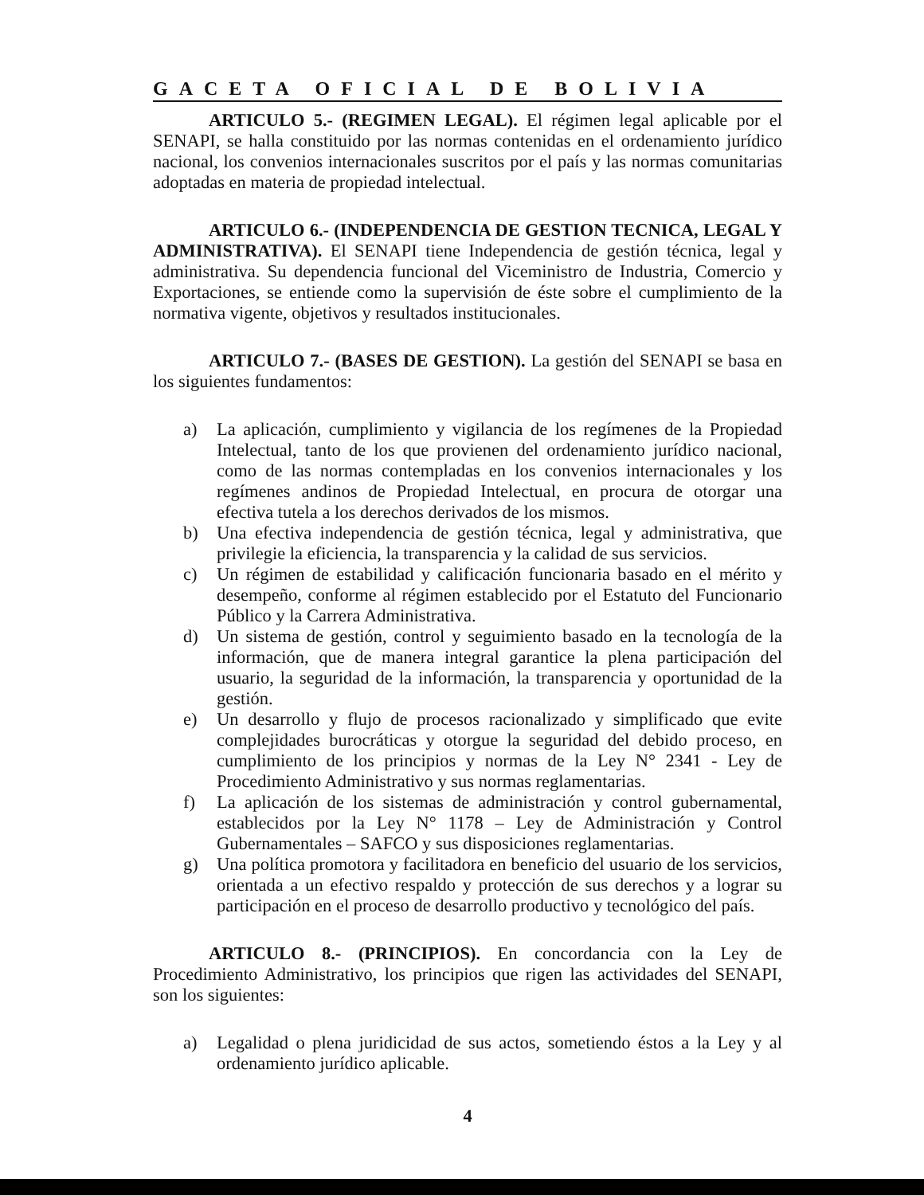GACETA OFICIAL DE BOLIVIA
ARTICULO 5.- (REGIMEN LEGAL). El régimen legal aplicable por el SENAPI, se halla constituido por las normas contenidas en el ordenamiento jurídico nacional, los convenios internacionales suscritos por el país y las normas comunitarias adoptadas en materia de propiedad intelectual.
ARTICULO 6.- (INDEPENDENCIA DE GESTION TECNICA, LEGAL Y ADMINISTRATIVA). El SENAPI tiene Independencia de gestión técnica, legal y administrativa. Su dependencia funcional del Viceministro de Industria, Comercio y Exportaciones, se entiende como la supervisión de éste sobre el cumplimiento de la normativa vigente, objetivos y resultados institucionales.
ARTICULO 7.- (BASES DE GESTION). La gestión del SENAPI se basa en los siguientes fundamentos:
a) La aplicación, cumplimiento y vigilancia de los regímenes de la Propiedad Intelectual, tanto de los que provienen del ordenamiento jurídico nacional, como de las normas contempladas en los convenios internacionales y los regímenes andinos de Propiedad Intelectual, en procura de otorgar una efectiva tutela a los derechos derivados de los mismos.
b) Una efectiva independencia de gestión técnica, legal y administrativa, que privilegie la eficiencia, la transparencia y la calidad de sus servicios.
c) Un régimen de estabilidad y calificación funcionaria basado en el mérito y desempeño, conforme al régimen establecido por el Estatuto del Funcionario Público y la Carrera Administrativa.
d) Un sistema de gestión, control y seguimiento basado en la tecnología de la información, que de manera integral garantice la plena participación del usuario, la seguridad de la información, la transparencia y oportunidad de la gestión.
e) Un desarrollo y flujo de procesos racionalizado y simplificado que evite complejidades burocráticas y otorgue la seguridad del debido proceso, en cumplimiento de los principios y normas de la Ley N° 2341 - Ley de Procedimiento Administrativo y sus normas reglamentarias.
f) La aplicación de los sistemas de administración y control gubernamental, establecidos por la Ley N° 1178 – Ley de Administración y Control Gubernamentales – SAFCO y sus disposiciones reglamentarias.
g) Una política promotora y facilitadora en beneficio del usuario de los servicios, orientada a un efectivo respaldo y protección de sus derechos y a lograr su participación en el proceso de desarrollo productivo y tecnológico del país.
ARTICULO 8.- (PRINCIPIOS). En concordancia con la Ley de Procedimiento Administrativo, los principios que rigen las actividades del SENAPI, son los siguientes:
a) Legalidad o plena juridicidad de sus actos, sometiendo éstos a la Ley y al ordenamiento jurídico aplicable.
4